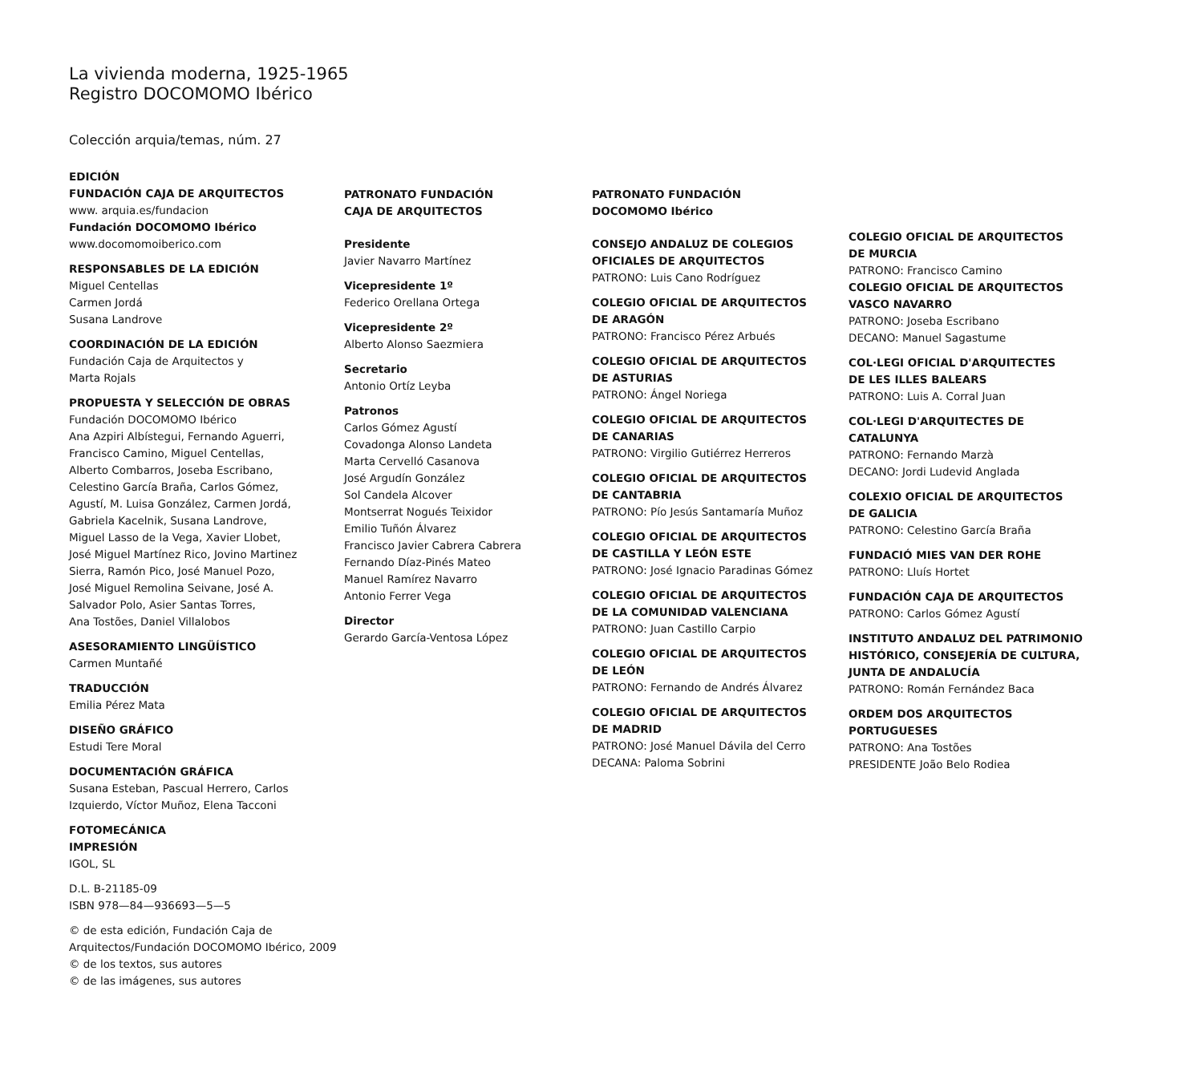La vivienda moderna, 1925-1965
Registro DOCOMOMO Ibérico
Colección arquia/temas, núm. 27
EDICIÓN
FUNDACIÓN CAJA DE ARQUITECTOS
www. arquia.es/fundacion
Fundación DOCOMOMO Ibérico
www.docomomoiberico.com
RESPONSABLES DE LA EDICIÓN
Miguel Centellas
Carmen Jordá
Susana Landrove
COORDINACIÓN DE LA EDICIÓN
Fundación Caja de Arquitectos y
Marta Rojals
PROPUESTA Y SELECCIÓN DE OBRAS
Fundación DOCOMOMO Ibérico
Ana Azpiri Albístegui, Fernando Aguerri,
Francisco Camino, Miguel Centellas,
Alberto Combarros, Joseba Escribano,
Celestino García Braña, Carlos Gómez,
Agustí, M. Luisa González, Carmen Jordá,
Gabriela Kacelnik, Susana Landrove,
Miguel Lasso de la Vega, Xavier Llobet,
José Miguel Martínez Rico, Jovino Martinez
Sierra, Ramón Pico, José Manuel Pozo,
José Miguel Remolina Seivane, José A.
Salvador Polo, Asier Santas Torres,
Ana Tostões, Daniel Villalobos
ASESORAMIENTO LINGÜÍSTICO
Carmen Muntañé
TRADUCCIÓN
Emilia Pérez Mata
DISEÑO GRÁFICO
Estudi Tere Moral
DOCUMENTACIÓN GRÁFICA
Susana Esteban, Pascual Herrero, Carlos
Izquierdo, Víctor Muñoz, Elena Tacconi
FOTOMECÁNICA
IMPRESIÓN
IGOL, SL
D.L. B-21185-09
ISBN 978—84—936693—5—5
© de esta edición, Fundación Caja de
Arquitectos/Fundación DOCOMOMO Ibérico, 2009
© de los textos, sus autores
© de las imágenes, sus autores
PATRONATO FUNDACIÓN
CAJA DE ARQUITECTOS
Presidente
Javier Navarro Martínez
Vicepresidente 1º
Federico Orellana Ortega
Vicepresidente 2º
Alberto Alonso Saezmiera
Secretario
Antonio Ortíz Leyba
Patronos
Carlos Gómez Agustí
Covadonga Alonso Landeta
Marta Cervelló Casanova
José Argudín González
Sol Candela Alcover
Montserrat Nogués Teixidor
Emilio Tuñón Álvarez
Francisco Javier Cabrera Cabrera
Fernando Díaz-Pinés Mateo
Manuel Ramírez Navarro
Antonio Ferrer Vega
Director
Gerardo García-Ventosa López
PATRONATO FUNDACIÓN
DOCOMOMO Ibérico
CONSEJO ANDALUZ DE COLEGIOS
OFICIALES DE ARQUITECTOS
PATRONO: Luis Cano Rodríguez
COLEGIO OFICIAL DE ARQUITECTOS
DE ARAGÓN
PATRONO: Francisco Pérez Arbués
COLEGIO OFICIAL DE ARQUITECTOS
DE ASTURIAS
PATRONO: Ángel Noriega
COLEGIO OFICIAL DE ARQUITECTOS
DE CANARIAS
PATRONO: Virgilio Gutiérrez Herreros
COLEGIO OFICIAL DE ARQUITECTOS
DE CANTABRIA
PATRONO: Pío Jesús Santamaría Muñoz
COLEGIO OFICIAL DE ARQUITECTOS
DE CASTILLA Y LEÓN ESTE
PATRONO: José Ignacio Paradinas Gómez
COLEGIO OFICIAL DE ARQUITECTOS
DE LA COMUNIDAD VALENCIANA
PATRONO: Juan Castillo Carpio
COLEGIO OFICIAL DE ARQUITECTOS
DE LEÓN
PATRONO: Fernando de Andrés Álvarez
COLEGIO OFICIAL DE ARQUITECTOS
DE MADRID
PATRONO: José Manuel Dávila del Cerro
DECANA: Paloma Sobrini
COLEGIO OFICIAL DE ARQUITECTOS
DE MURCIA
PATRONO: Francisco Camino
COLEGIO OFICIAL DE ARQUITECTOS
VASCO NAVARRO
PATRONO: Joseba Escribano
DECANO: Manuel Sagastume
COL·LEGI OFICIAL D'ARQUITECTES
DE LES ILLES BALEARS
PATRONO: Luis A. Corral Juan
COL·LEGI D'ARQUITECTES DE CATALUNYA
PATRONO: Fernando Marzà
DECANO: Jordi Ludevid Anglada
COLEXIO OFICIAL DE ARQUITECTOS
DE GALICIA
PATRONO: Celestino García Braña
FUNDACIÓ MIES VAN DER ROHE
PATRONO: Lluís Hortet
FUNDACIÓN CAJA DE ARQUITECTOS
PATRONO: Carlos Gómez Agustí
INSTITUTO ANDALUZ DEL PATRIMONIO
HISTÓRICO, CONSEJERÍA DE CULTURA,
JUNTA DE ANDALUCÍA
PATRONO: Román Fernández Baca
ORDEM DOS ARQUITECTOS PORTUGUESES
PATRONO: Ana Tostões
PRESIDENTE João Belo Rodiea